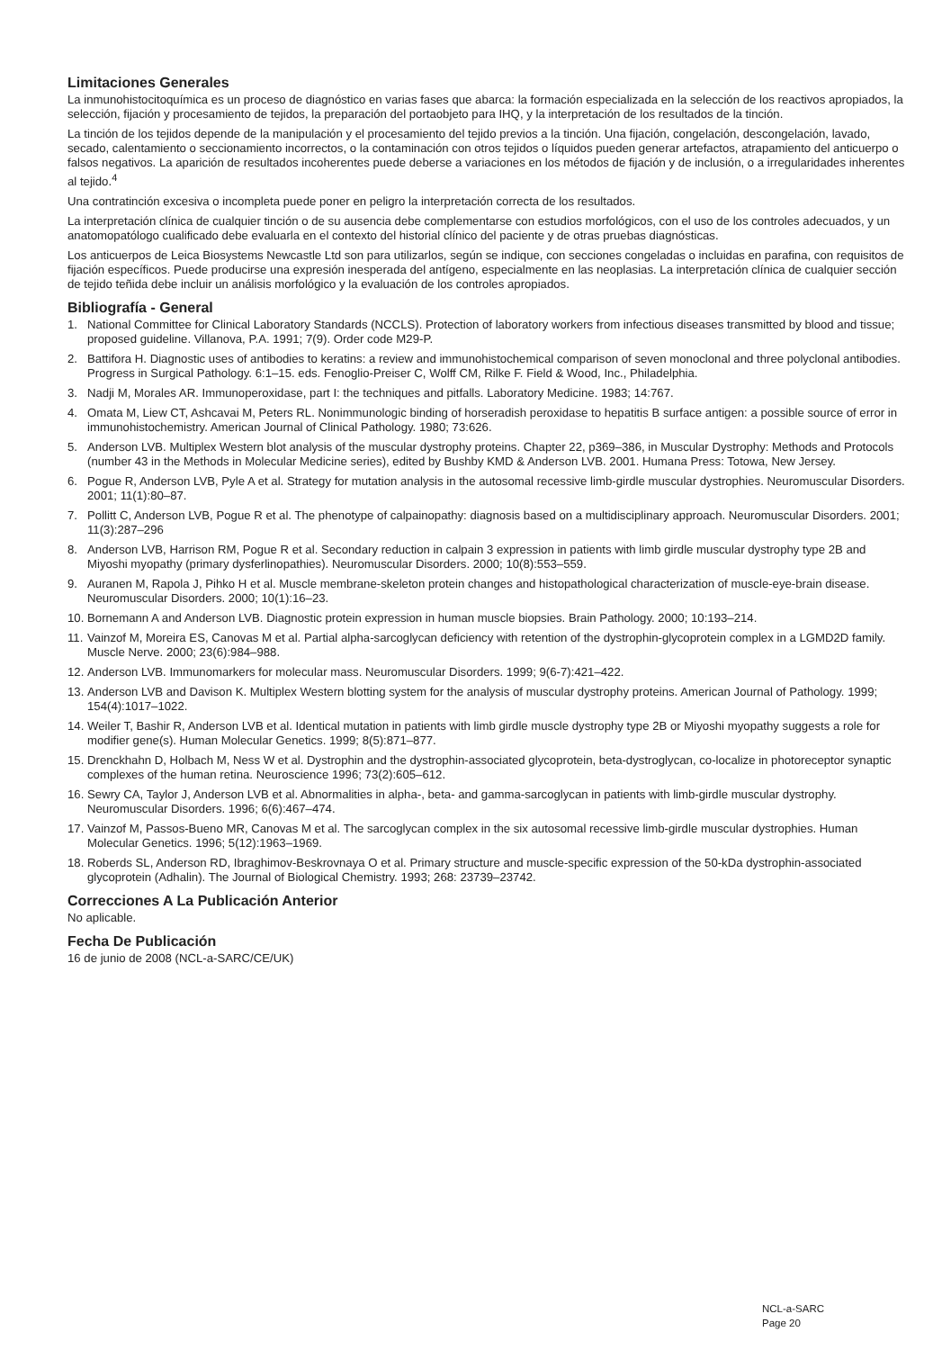Limitaciones Generales
La inmunohistocitoquímica es un proceso de diagnóstico en varias fases que abarca: la formación especializada en la selección de los reactivos apropiados, la selección, fijación y procesamiento de tejidos, la preparación del portaobjeto para IHQ, y la interpretación de los resultados de la tinción.
La tinción de los tejidos depende de la manipulación y el procesamiento del tejido previos a la tinción. Una fijación, congelación, descongelación, lavado, secado, calentamiento o seccionamiento incorrectos, o la contaminación con otros tejidos o líquidos pueden generar artefactos, atrapamiento del anticuerpo o falsos negativos. La aparición de resultados incoherentes puede deberse a variaciones en los métodos de fijación y de inclusión, o a irregularidades inherentes al tejido.<sup>4</sup>
Una contratinción excesiva o incompleta puede poner en peligro la interpretación correcta de los resultados.
La interpretación clínica de cualquier tinción o de su ausencia debe complementarse con estudios morfológicos, con el uso de los controles adecuados, y un anatomopatólogo cualificado debe evaluarla en el contexto del historial clínico del paciente y de otras pruebas diagnósticas.
Los anticuerpos de Leica Biosystems Newcastle Ltd son para utilizarlos, según se indique, con secciones congeladas o incluidas en parafina, con requisitos de fijación específicos. Puede producirse una expresión inesperada del antígeno, especialmente en las neoplasias. La interpretación clínica de cualquier sección de tejido teñida debe incluir un análisis morfológico y la evaluación de los controles apropiados.
Bibliografía - General
1. National Committee for Clinical Laboratory Standards (NCCLS). Protection of laboratory workers from infectious diseases transmitted by blood and tissue; proposed guideline. Villanova, P.A. 1991; 7(9). Order code M29-P.
2. Battifora H. Diagnostic uses of antibodies to keratins: a review and immunohistochemical comparison of seven monoclonal and three polyclonal antibodies. Progress in Surgical Pathology. 6:1–15. eds. Fenoglio-Preiser C, Wolff CM, Rilke F. Field & Wood, Inc., Philadelphia.
3. Nadji M, Morales AR. Immunoperoxidase, part I: the techniques and pitfalls. Laboratory Medicine. 1983; 14:767.
4. Omata M, Liew CT, Ashcavai M, Peters RL. Nonimmunologic binding of horseradish peroxidase to hepatitis B surface antigen: a possible source of error in immunohistochemistry. American Journal of Clinical Pathology. 1980; 73:626.
5. Anderson LVB. Multiplex Western blot analysis of the muscular dystrophy proteins. Chapter 22, p369–386, in Muscular Dystrophy: Methods and Protocols (number 43 in the Methods in Molecular Medicine series), edited by Bushby KMD & Anderson LVB. 2001. Humana Press: Totowa, New Jersey.
6. Pogue R, Anderson LVB, Pyle A et al. Strategy for mutation analysis in the autosomal recessive limb-girdle muscular dystrophies. Neuromuscular Disorders. 2001; 11(1):80–87.
7. Pollitt C, Anderson LVB, Pogue R et al. The phenotype of calpainopathy: diagnosis based on a multidisciplinary approach. Neuromuscular Disorders. 2001; 11(3):287–296
8. Anderson LVB, Harrison RM, Pogue R et al. Secondary reduction in calpain 3 expression in patients with limb girdle muscular dystrophy type 2B and Miyoshi myopathy (primary dysferlinopathies). Neuromuscular Disorders. 2000; 10(8):553–559.
9. Auranen M, Rapola J, Pihko H et al. Muscle membrane-skeleton protein changes and histopathological characterization of muscle-eye-brain disease. Neuromuscular Disorders. 2000; 10(1):16–23.
10. Bornemann A and Anderson LVB. Diagnostic protein expression in human muscle biopsies. Brain Pathology. 2000; 10:193–214.
11. Vainzof M, Moreira ES, Canovas M et al. Partial alpha-sarcoglycan deficiency with retention of the dystrophin-glycoprotein complex in a LGMD2D family. Muscle Nerve. 2000; 23(6):984–988.
12. Anderson LVB. Immunomarkers for molecular mass. Neuromuscular Disorders. 1999; 9(6-7):421–422.
13. Anderson LVB and Davison K. Multiplex Western blotting system for the analysis of muscular dystrophy proteins. American Journal of Pathology. 1999; 154(4):1017–1022.
14. Weiler T, Bashir R, Anderson LVB et al. Identical mutation in patients with limb girdle muscle dystrophy type 2B or Miyoshi myopathy suggests a role for modifier gene(s). Human Molecular Genetics. 1999; 8(5):871–877.
15. Drenckhahn D, Holbach M, Ness W et al. Dystrophin and the dystrophin-associated glycoprotein, beta-dystroglycan, co-localize in photoreceptor synaptic complexes of the human retina. Neuroscience 1996; 73(2):605–612.
16. Sewry CA, Taylor J, Anderson LVB et al. Abnormalities in alpha-, beta- and gamma-sarcoglycan in patients with limb-girdle muscular dystrophy. Neuromuscular Disorders. 1996; 6(6):467–474.
17. Vainzof M, Passos-Bueno MR, Canovas M et al. The sarcoglycan complex in the six autosomal recessive limb-girdle muscular dystrophies. Human Molecular Genetics. 1996; 5(12):1963–1969.
18. Roberds SL, Anderson RD, Ibraghimov-Beskrovnaya O et al. Primary structure and muscle-specific expression of the 50-kDa dystrophin-associated glycoprotein (Adhalin). The Journal of Biological Chemistry. 1993; 268: 23739–23742.
Correcciones A La Publicación Anterior
No aplicable.
Fecha De Publicación
16 de junio de 2008 (NCL-a-SARC/CE/UK)
NCL-a-SARC
Page 20